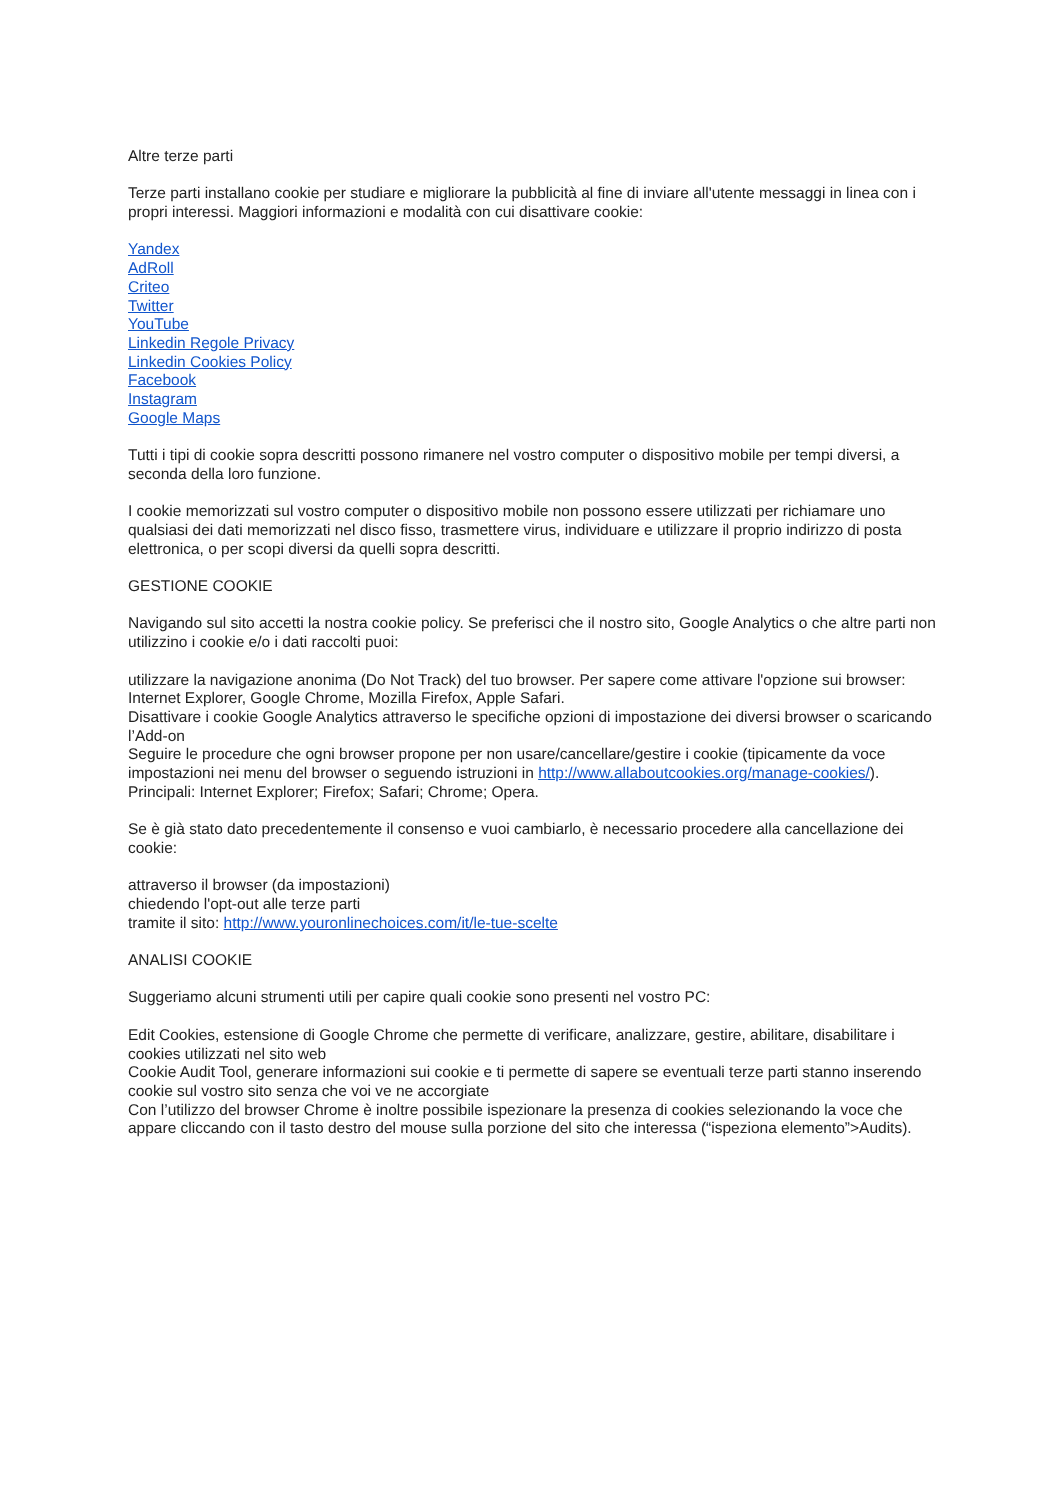Altre terze parti
Terze parti installano cookie per studiare e migliorare la pubblicità al fine di inviare all'utente messaggi in linea con i propri interessi. Maggiori informazioni e modalità con cui disattivare cookie:
Yandex
AdRoll
Criteo
Twitter
YouTube
Linkedin Regole Privacy
Linkedin Cookies Policy
Facebook
Instagram
Google Maps
Tutti i tipi di cookie sopra descritti possono rimanere nel vostro computer o dispositivo mobile per tempi diversi, a seconda della loro funzione.
I cookie memorizzati sul vostro computer o dispositivo mobile non possono essere utilizzati per richiamare uno qualsiasi dei dati memorizzati nel disco fisso, trasmettere virus, individuare e utilizzare il proprio indirizzo di posta elettronica, o per scopi diversi da quelli sopra descritti.
GESTIONE COOKIE
Navigando sul sito accetti la nostra cookie policy. Se preferisci che il nostro sito, Google Analytics o che altre parti non utilizzino i cookie e/o i dati raccolti puoi:
utilizzare la navigazione anonima (Do Not Track) del tuo browser. Per sapere come attivare l'opzione sui browser: Internet Explorer, Google Chrome, Mozilla Firefox, Apple Safari.
Disattivare i cookie Google Analytics attraverso le specifiche opzioni di impostazione dei diversi browser o scaricando l’Add-on
Seguire le procedure che ogni browser propone per non usare/cancellare/gestire i cookie (tipicamente da voce impostazioni nei menu del browser o seguendo istruzioni in http://www.allaboutcookies.org/manage-cookies/). Principali: Internet Explorer; Firefox; Safari; Chrome; Opera.
Se è già stato dato precedentemente il consenso e vuoi cambiarlo, è necessario procedere alla cancellazione dei cookie:
attraverso il browser (da impostazioni)
chiedendo l'opt-out alle terze parti
tramite il sito: http://www.youronlinechoices.com/it/le-tue-scelte
ANALISI COOKIE
Suggeriamo alcuni strumenti utili per capire quali cookie sono presenti nel vostro PC:
Edit Cookies, estensione di Google Chrome che permette di verificare, analizzare, gestire, abilitare, disabilitare i cookies utilizzati nel sito web
Cookie Audit Tool, generare informazioni sui cookie e ti permette di sapere se eventuali terze parti stanno inserendo cookie sul vostro sito senza che voi ve ne accorgiate
Con l’utilizzo del browser Chrome è inoltre possibile ispezionare la presenza di cookies selezionando la voce che appare cliccando con il tasto destro del mouse sulla porzione del sito che interessa (“ispeziona elemento”>Audits).